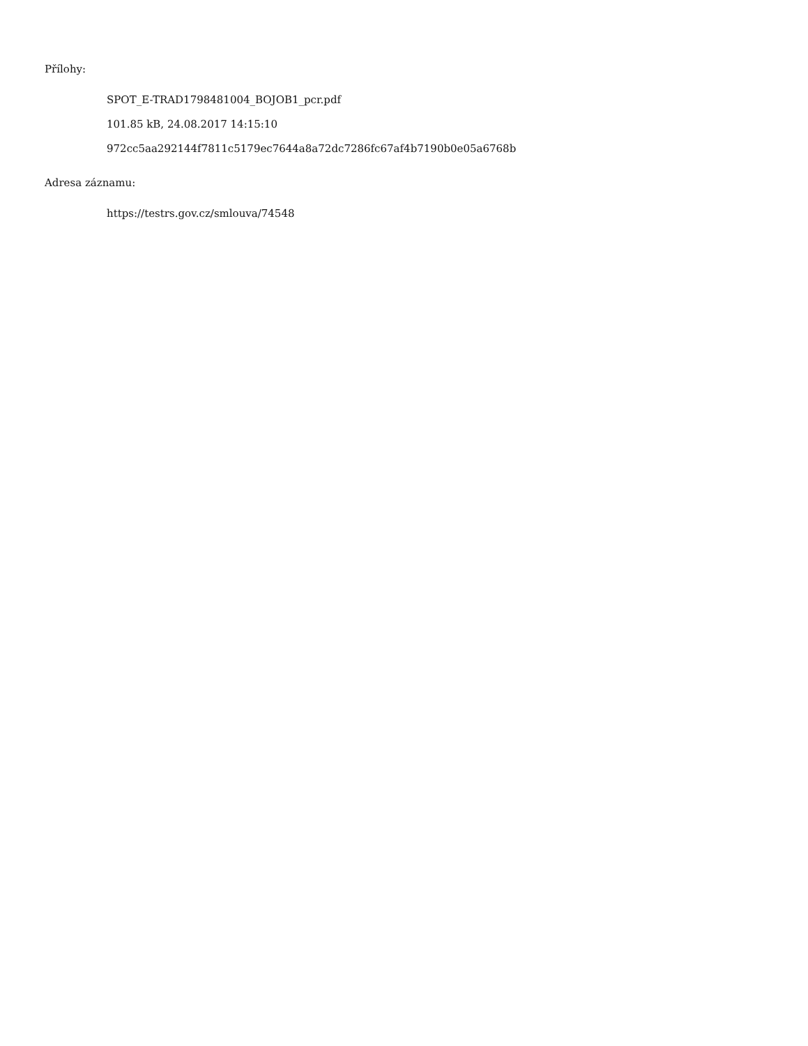Přílohy:
SPOT_E-TRAD1798481004_BOJOB1_pcr.pdf
101.85 kB, 24.08.2017 14:15:10
972cc5aa292144f7811c5179ec7644a8a72dc7286fc67af4b7190b0e05a6768b
Adresa záznamu:
https://testrs.gov.cz/smlouva/74548